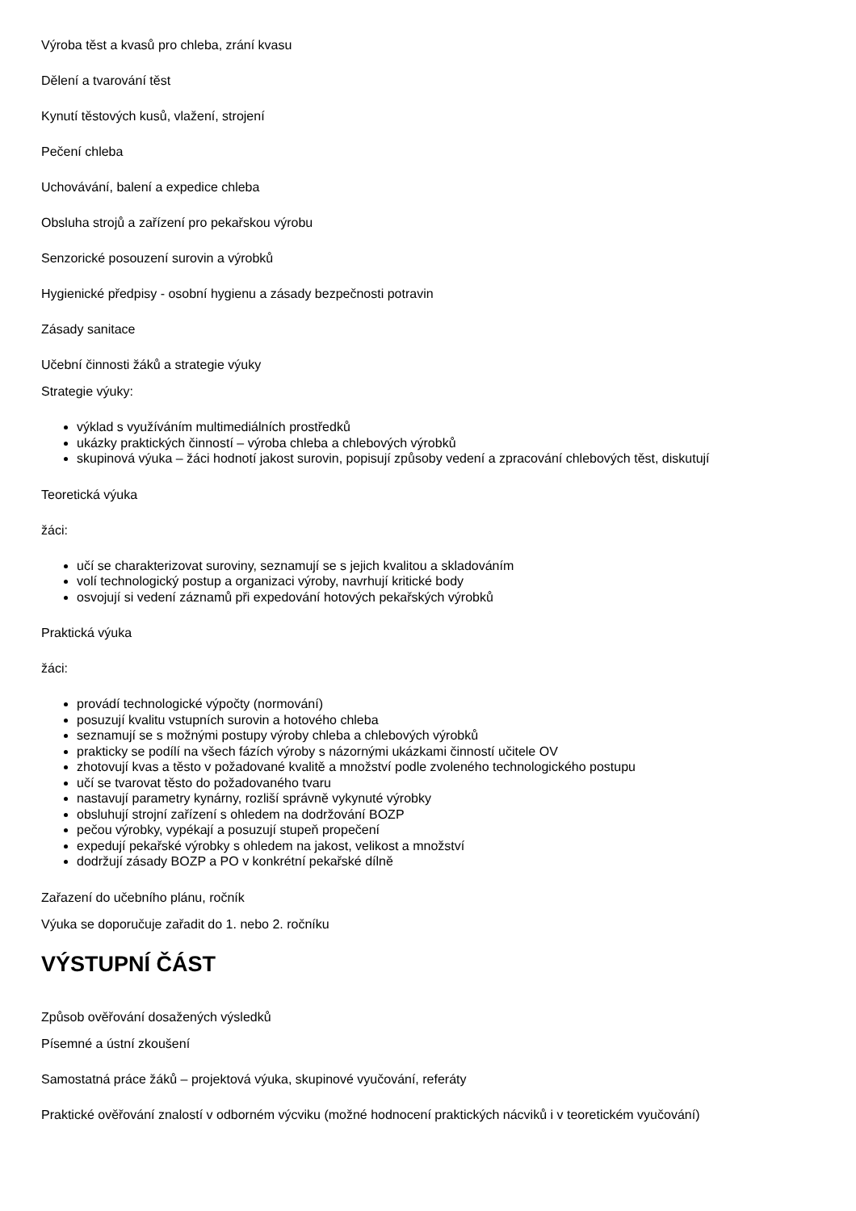Výroba těst a kvasů pro chleba, zrání kvasu
Dělení a tvarování těst
Kynutí těstových kusů, vlažení, strojení
Pečení chleba
Uchovávání, balení a expedice chleba
Obsluha strojů a zařízení pro pekařskou výrobu
Senzorické posouzení surovin a výrobků
Hygienické předpisy - osobní hygienu a zásady bezpečnosti potravin
Zásady sanitace
Učební činnosti žáků a strategie výuky
Strategie výuky:
výklad s využíváním multimediálních prostředků
ukázky praktických činností – výroba chleba a chlebových výrobků
skupinová výuka – žáci hodnotí jakost surovin, popisují způsoby vedení a zpracování chlebových těst, diskutují
Teoretická výuka
žáci:
učí se charakterizovat suroviny, seznamují se s jejich kvalitou a skladováním
volí technologický postup a organizaci výroby, navrhují kritické body
osvojují si vedení záznamů při expedování hotových pekařských výrobků
Praktická výuka
žáci:
provádí technologické výpočty (normování)
posuzují kvalitu vstupních surovin a hotového chleba
seznamují se s možnými postupy výroby chleba a chlebových výrobků
prakticky se podílí na všech fázích výroby s názornými ukázkami činností učitele OV
zhotovují kvas a těsto v požadované kvalitě a množství podle zvoleného technologického postupu
učí se tvarovat těsto do požadovaného tvaru
nastavují parametry kynárny, rozliší správně vykynuté výrobky
obsluhují strojní zařízení s ohledem na dodržování BOZP
pečou výrobky, vypékají a posuzují stupeň propečení
expedují pekařské výrobky s ohledem na jakost, velikost a množství
dodržují zásady BOZP a PO v konkrétní pekařské dílně
Zařazení do učebního plánu, ročník
Výuka se doporučuje zařadit do 1. nebo 2. ročníku
VÝSTUPNÍ ČÁST
Způsob ověřování dosažených výsledků
Písemné a ústní zkoušení
Samostatná práce žáků – projektová výuka, skupinové vyučování, referáty
Praktické ověřování znalostí v odborném výcviku (možné hodnocení praktických nácviků i v teoretickém vyučování)